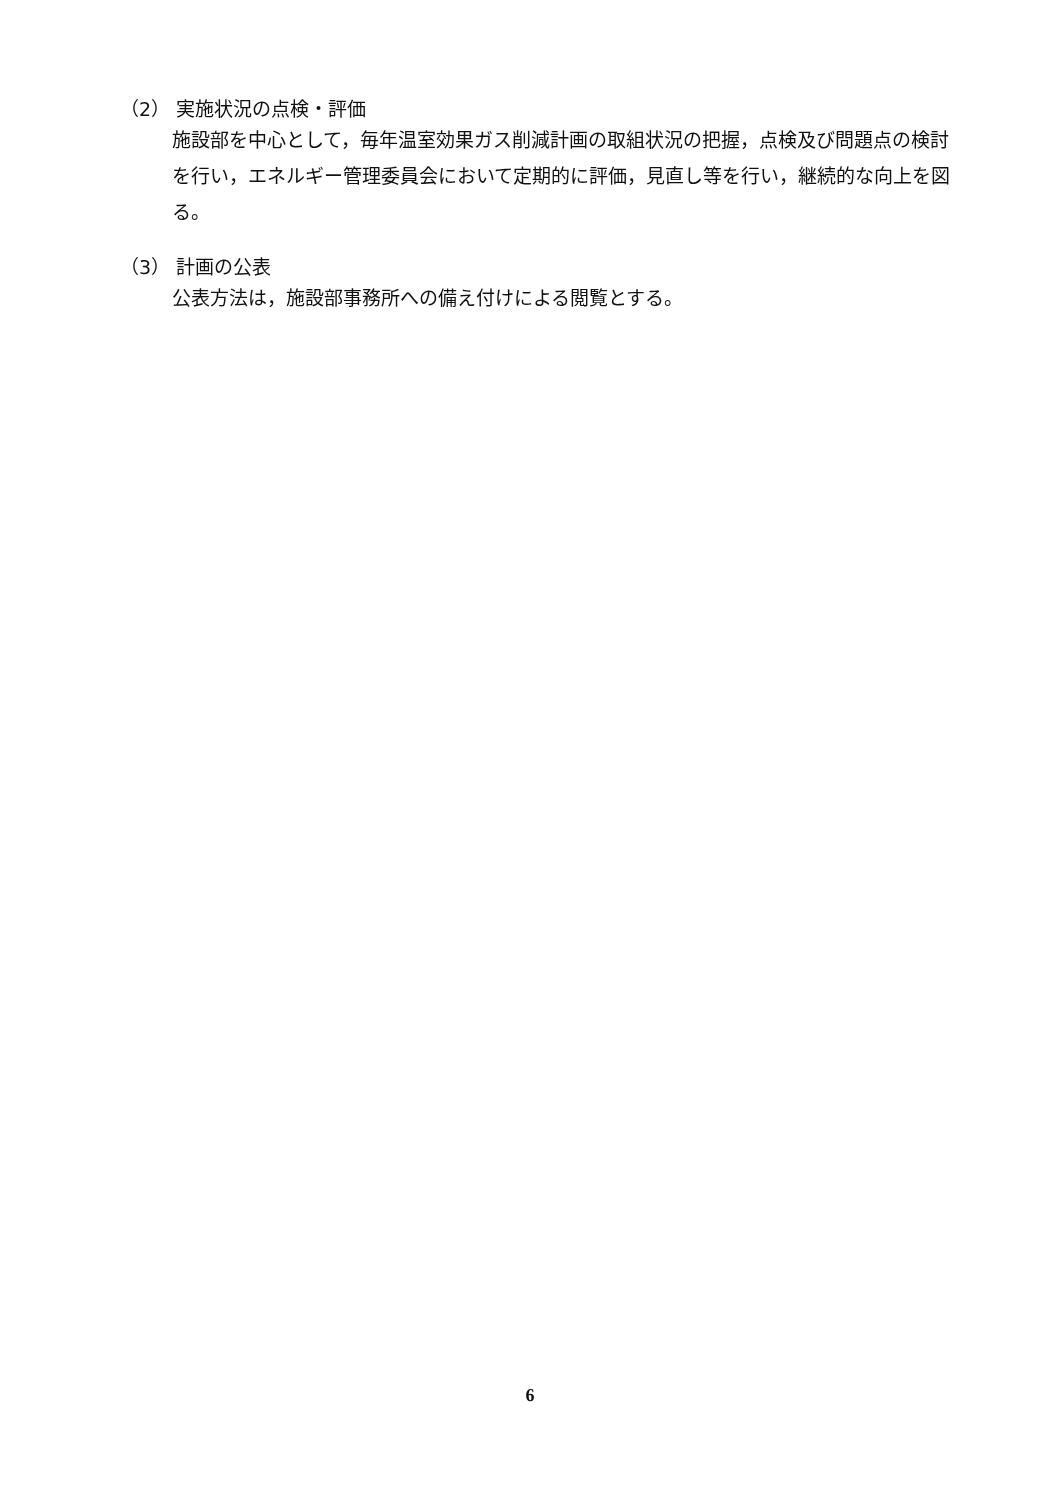（2） 実施状況の点検・評価
施設部を中心として，毎年温室効果ガス削減計画の取組状況の把握，点検及び問題点の検討を行い，エネルギー管理委員会において定期的に評価，見直し等を行い，継続的な向上を図る。
（3） 計画の公表
公表方法は，施設部事務所への備え付けによる閲覧とする。
6